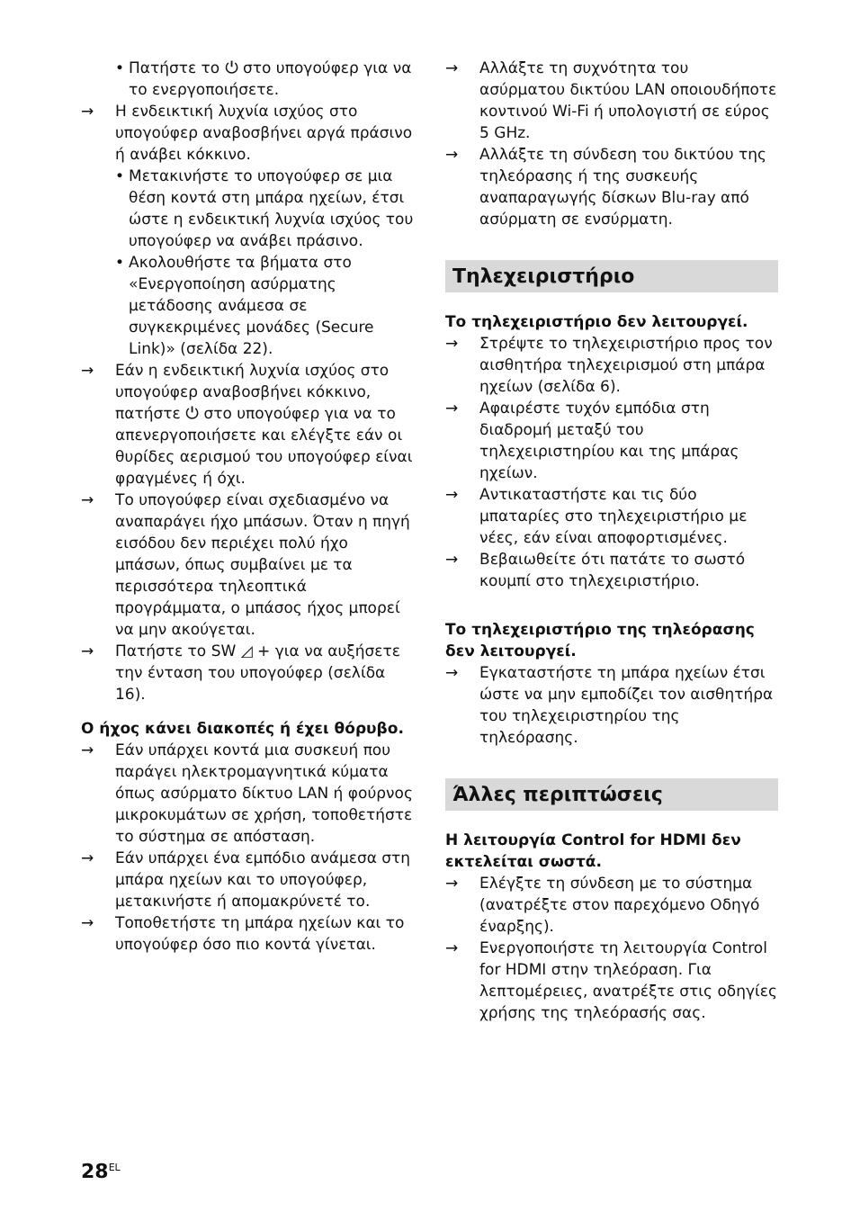• Πατήστε το ⏻ στο υπογούφερ για να το ενεργοποιήσετε.
→ Η ενδεικτική λυχνία ισχύος στο υπογούφερ αναβοσβήνει αργά πράσινο ή ανάβει κόκκινο.
• Μετακινήστε το υπογούφερ σε μια θέση κοντά στη μπάρα ηχείων, έτσι ώστε η ενδεικτική λυχνία ισχύος του υπογούφερ να ανάβει πράσινο.
• Ακολουθήστε τα βήματα στο «Ενεργοποίηση ασύρματης μετάδοσης ανάμεσα σε συγκεκριμένες μονάδες (Secure Link)» (σελίδα 22).
→ Εάν η ενδεικτική λυχνία ισχύος στο υπογούφερ αναβοσβήνει κόκκινο, πατήστε ⏻ στο υπογούφερ για να το απενεργοποιήσετε και ελέγξτε εάν οι θυρίδες αερισμού του υπογούφερ είναι φραγμένες ή όχι.
→ Το υπογούφερ είναι σχεδιασμένο να αναπαράγει ήχο μπάσων. Όταν η πηγή εισόδου δεν περιέχει πολύ ήχο μπάσων, όπως συμβαίνει με τα περισσότερα τηλεοπτικά προγράμματα, ο μπάσος ήχος μπορεί να μην ακούγεται.
→ Πατήστε το SW ◿ + για να αυξήσετε την ένταση του υπογούφερ (σελίδα 16).
Ο ήχος κάνει διακοπές ή έχει θόρυβο.
→ Εάν υπάρχει κοντά μια συσκευή που παράγει ηλεκτρομαγνητικά κύματα όπως ασύρματο δίκτυο LAN ή φούρνος μικροκυμάτων σε χρήση, τοποθετήστε το σύστημα σε απόσταση.
→ Εάν υπάρχει ένα εμπόδιο ανάμεσα στη μπάρα ηχείων και το υπογούφερ, μετακινήστε ή απομακρύνετέ το.
→ Τοποθετήστε τη μπάρα ηχείων και το υπογούφερ όσο πιο κοντά γίνεται.
→ Αλλάξτε τη συχνότητα του ασύρματου δικτύου LAN οποιουδήποτε κοντινού Wi-Fi ή υπολογιστή σε εύρος 5 GHz.
→ Αλλάξτε τη σύνδεση του δικτύου της τηλεόρασης ή της συσκευής αναπαραγωγής δίσκων Blu-ray από ασύρματη σε ενσύρματη.
Τηλεχειριστήριο
Το τηλεχειριστήριο δεν λειτουργεί.
→ Στρέψτε το τηλεχειριστήριο προς τον αισθητήρα τηλεχειρισμού στη μπάρα ηχείων (σελίδα 6).
→ Αφαιρέστε τυχόν εμπόδια στη διαδρομή μεταξύ του τηλεχειριστηρίου και της μπάρας ηχείων.
→ Αντικαταστήστε και τις δύο μπαταρίες στο τηλεχειριστήριο με νέες, εάν είναι αποφορτισμένες.
→ Βεβαιωθείτε ότι πατάτε το σωστό κουμπί στο τηλεχειριστήριο.
Το τηλεχειριστήριο της τηλεόρασης δεν λειτουργεί.
→ Εγκαταστήστε τη μπάρα ηχείων έτσι ώστε να μην εμποδίζει τον αισθητήρα του τηλεχειριστηρίου της τηλεόρασης.
Άλλες περιπτώσεις
Η λειτουργία Control for HDMI δεν εκτελείται σωστά.
→ Ελέγξτε τη σύνδεση με το σύστημα (ανατρέξτε στον παρεχόμενο Οδηγό έναρξης).
→ Ενεργοποιήστε τη λειτουργία Control for HDMI στην τηλεόραση. Για λεπτομέρειες, ανατρέξτε στις οδηγίες χρήσης της τηλεόρασής σας.
28<sup>EL</sup>